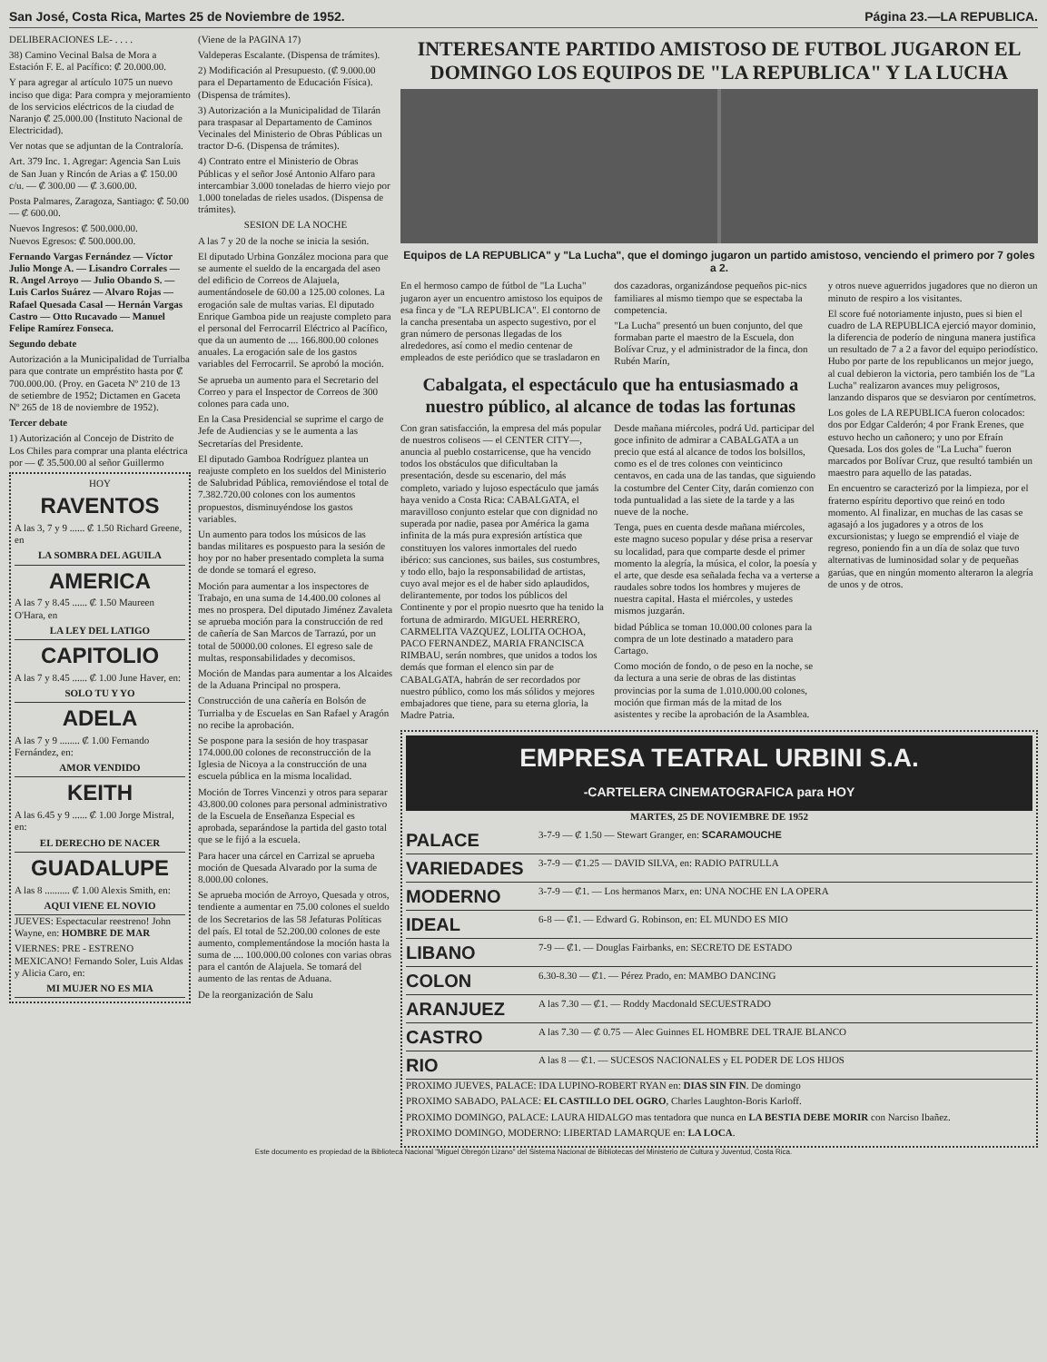San José, Costa Rica, Martes 25 de Noviembre de 1952. Página 23.—LA REPUBLICA.
DELIBERACIONES LE- . . . .
38) Camino Vecinal Balsa de Mora a Estación F. E. al Pacífico: ₡ 20.000.00.
Y para agregar al artículo 1075 un nuevo inciso que diga: Para compra y mejoramiento de los servicios eléctricos de la ciudad de Naranjo ₡ 25.000.00 (Instituto Nacional de Electricidad).
Ver notas que se adjuntan de la Contraloría.
Art. 379 Inc. 1. Agregar: Agencia San Luis de San Juan y Rincón de Arias a ₡ 150.00 c/u. — ₡ 300.00 — ₡ 3.600.00.
Posta Palmares, Zaragoza, Santiago: ₡ 50.00 — ₡ 600.00.
Nuevos Ingresos: ₡ 500.000.00.
Nuevos Egresos: ₡ 500.000.00.
Fernando Vargas Fernández — Víctor Julio Monge A. — Lisandro Corrales — R. Angel Arroyo — Julio Obando S. — Luis Carlos Suárez — Alvaro Rojas — Rafael Quesada Casal — Hernán Vargas Castro — Otto Rucavado — Manuel Felipe Ramírez Fonseca.
Segundo debate
Autorización a la Municipalidad de Turrialba para que contrate un empréstito hasta por ₡ 700.000.00. (Proy. en Gaceta Nº 210 de 13 de setiembre de 1952; Dictamen en Gaceta Nº 265 de 18 de noviembre de 1952).
Tercer debate
1) Autorización al Concejo de Distrito de Los Chiles para comprar una planta eléctrica por — ₡ 35.500.00 al señor Guillermo
HOY
RAVENTOS
A las 3, 7 y 9 ...... ₡ 1.50 Richard Greene, en
LA SOMBRA DEL AGUILA
AMERICA
A las 7 y 8.45 ...... ₡ 1.50 Maureen O'Hara, en
LA LEY DEL LATIGO
CAPITOLIO
A las 7 y 8.45 ...... ₡ 1.00 June Haver, en:
SOLO TU Y YO
ADELA
A las 7 y 9 ........ ₡ 1.00 Fernando Fernández, en:
AMOR VENDIDO
KEITH
A las 6.45 y 9 ...... ₡ 1.00 Jorge Mistral, en:
EL DERECHO DE NACER
GUADALUPE
A las 8 .......... ₡ 1.00 Alexis Smith, en:
AQUI VIENE EL NOVIO
JUEVES: Espectacular reestreno! John Wayne, en: HOMBRE DE MAR
VIERNES: PRE - ESTRENO MEXICANO! Fernando Soler, Luis Aldas y Alicia Caro, en:
MI MUJER NO ES MIA
(Viene de la PAGINA 17)
Valdeperas Escalante. (Dispensa de trámites).
2) Modificación al Presupuesto. (₡ 9.000.00 para el Departamento de Educación Física). (Dispensa de trámites).
3) Autorización a la Municipalidad de Tilarán para traspasar al Departamento de Caminos Vecinales del Ministerio de Obras Públicas un tractor D-6. (Dispensa de trámites).
4) Contrato entre el Ministerio de Obras Públicas y el señor José Antonio Alfaro para intercambiar 3.000 toneladas de hierro viejo por 1.000 toneladas de rieles usados. (Dispensa de trámites).
SESION DE LA NOCHE
A las 7 y 20 de la noche se inicia la sesión.
El diputado Urbina González mociona para que se aumente el sueldo de la encargada del aseo del edificio de Correos de Alajuela, aumentándosele de 60.00 a 125.00 colones. La erogación sale de multas varias. El diputado Enrique Gamboa pide un reajuste completo para el personal del Ferrocarril Eléctrico al Pacífico, que da un aumento de .... 166.800.00 colones anuales. La erogación sale de los gastos variables del Ferrocarril. Se aprobó la moción.
Se aprueba un aumento para el Secretario del Correo y para el Inspector de Correos de 300 colones para cada uno.
En la Casa Presidencial se suprime el cargo de Jefe de Audiencias y se le aumenta a las Secretarías del Presidente.
El diputado Gamboa Rodríguez plantea un reajuste completo en los sueldos del Ministerio de Salubridad Pública, removiéndose el total de 7.382.720.00 colones con los aumentos propuestos, disminuyéndose los gastos variables.
Un aumento para todos los músicos de las bandas militares es pospuesto para la sesión de hoy por no haber presentado completa la suma de donde se tomará el egreso.
Moción para aumentar a los inspectores de Trabajo, en una suma de 14.400.00 colones al mes no prospera. Del diputado Jiménez Zavaleta se aprueba moción para la construcción de red de cañería de San Marcos de Tarrazú, por un total de 50000.00 colones. El egreso sale de multas, responsabilidades y decomisos.
Moción de Mandas para aumentar a los Alcaides de la Aduana Principal no prospera.
Construcción de una cañería en Bolsón de Turrialba y de Escuelas en San Rafael y Aragón no recibe la aprobación.
Se pospone para la sesión de hoy traspasar 174.000.00 colones de reconstrucción de la Iglesia de Nicoya a la construcción de una escuela pública en la misma localidad.
Moción de Torres Vincenzi y otros para separar 43.800.00 colones para personal administrativo de la Escuela de Enseñanza Especial es aprobada, separándose la partida del gasto total que se le fijó a la escuela.
Para hacer una cárcel en Carrizal se aprueba moción de Quesada Alvarado por la suma de 8.000.00 colones.
Se aprueba moción de Arroyo, Quesada y otros, tendiente a aumentar en 75.00 colones el sueldo de los Secretarios de las 58 Jefaturas Políticas del país. El total de 52.200.00 colones de este aumento, complementándose la moción hasta la suma de .... 100.000.00 colones con varias obras para el cantón de Alajuela. Se tomará del aumento de las rentas de Aduana.
De la reorganización de Salu
INTERESANTE PARTIDO AMISTOSO DE FUTBOL JUGARON EL DOMINGO LOS EQUIPOS DE "LA REPUBLICA" Y LA LUCHA
Equipos de LA REPUBLICA" y "La Lucha", que el domingo jugaron un partido amistoso, venciendo el primero por 7 goles a 2.
En el hermoso campo de fútbol de "La Lucha" jugaron ayer un encuentro amistoso los equipos de esa finca y de "LA REPUBLICA". El contorno de la cancha presentaba un aspecto sugestivo, por el gran número de personas llegadas de los alrededores, así como el medio centenar de empleados de este periódico que se trasladaron en dos cazadoras, organizándose pequeños pic-nics familiares al mismo tiempo que se espectaba la competencia.
"La Lucha" presentó un buen conjunto, del que formaban parte el maestro de la Escuela, don Bolívar Cruz, y el administrador de la finca, don Rubén Marín,
Cabalgata, el espectáculo que ha entusiasmado a nuestro público, al alcance de todas las fortunas
Con gran satisfacción, la empresa del más popular de nuestros coliseos — el CENTER CITY—, anuncia al pueblo costarricense, que ha vencido todos los obstáculos que dificultaban la presentación, desde su escenario, del más completo, variado y lujoso espectáculo que jamás haya venido a Costa Rica: CABALGATA, el maravilloso conjunto estelar que con dignidad no superada por nadie, pasea por América la gama infinita de la más pura expresión artística que constituyen los valores inmortales del ruedo ibérico: sus canciones, sus bailes, sus costumbres, y todo ello, bajo la responsabilidad de artistas, cuyo aval mejor es el de haber sido aplaudidos, delirantemente, por todos los públicos del Continente y por el propio nuesrto que ha tenido la fortuna de admirardo. MIGUEL HERRERO, CARMELITA VAZQUEZ, LOLITA OCHOA, PACO FERNANDEZ, MARIA FRANCISCA RIMBAU, serán nombres, que unidos a todos los demás que forman el elenco sin par de CABALGATA, habrán de ser recordados por nuestro público, como los más sólidos y mejores embajadores que tiene, para su eterna gloria, la Madre Patria.
Desde mañana miércoles, podrá Ud. participar del goce infinito de admirar a CABALGATA a un precio que está al alcance de todos los bolsillos, como es el de tres colones con veinticinco centavos, en cada una de las tandas, que siguiendo la costumbre del Center City, darán comienzo con toda puntualidad a las siete de la tarde y a las nueve de la noche.
Tenga, pues en cuenta desde mañana miércoles, este magno suceso popular y dése prisa a reservar su localidad, para que comparte desde el primer momento la alegría, la música, el color, la poesía y el arte, que desde esa señalada fecha va a verterse a raudales sobre todos los hombres y mujeres de nuestra capital. Hasta el miércoles, y ustedes mismos juzgarán.
bidad Pública se toman 10.000.00 colones para la compra de un lote destinado a matadero para Cartago.
Como moción de fondo, o de peso en la noche, se da lectura a una serie de obras de las distintas provincias por la suma de 1.010.000.00 colones, moción que firman más de la mitad de los asistentes y recibe la aprobación de la Asamblea.
y otros nueve aguerridos jugadores que no dieron un minuto de respiro a los visitantes.
El score fué notoriamente injusto, pues si bien el cuadro de LA REPUBLICA ejerció mayor dominio, la diferencia de poderío de ninguna manera justifica un resultado de 7 a 2 a favor del equipo periodístico. Hubo por parte de los republicanos un mejor juego, al cual debieron la victoria, pero también los de "La Lucha" realizaron avances muy peligrosos, lanzando disparos que se desviaron por centímetros.
Los goles de LA REPUBLICA fueron colocados: dos por Edgar Calderón; 4 por Frank Erenes, que estuvo hecho un cañonero; y uno por Efraín Quesada. Los dos goles de "La Lucha" fueron marcados por Bolívar Cruz, que resultó también un maestro para aquello de las patadas.
En encuentro se caracterizó por la limpieza, por el fraterno espíritu deportivo que reinó en todo momento. Al finalizar, en muchas de las casas se agasajó a los jugadores y a otros de los excursionistas; y luego se emprendió el viaje de regreso, poniendo fin a un día de solaz que tuvo alternativas de luminosidad solar y de pequeñas garúas, que en ningún momento alteraron la alegría de unos y de otros.
EMPRESA TEATRAL URBINI S.A.
-CARTELERA CINEMATOGRAFICA para HOY
MARTES, 25 DE NOVIEMBRE DE 1952
PALACE 3-7-9 — ₡ 1.50 — Stewart Granger, en: SCARAMOUCHE
VARIEDADES 3-7-9 — ₡1.25 — DAVID SILVA, en: RADIO PATRULLA
MODERNO 3-7-9 — ₡1. — Los hermanos Marx, en: UNA NOCHE EN LA OPERA
IDEAL 6-8 — ₡1. — Edward G. Robinson, en: EL MUNDO ES MIO
LIBANO 7-9 — ₡1. — Douglas Fairbanks, en: SECRETO DE ESTADO
COLON 6.30-8.30 — ₡1. — Pérez Prado, en: MAMBO DANCING
ARANJUEZ A las 7.30 — ₡1. — Roddy Macdonald SECUESTRADO
CASTRO A las 7.30 — ₡ 0.75 — Alec Guinnes EL HOMBRE DEL TRAJE BLANCO
RIO A las 8 — ₡1. — SUCESOS NACIONALES y EL PODER DE LOS HIJOS
PROXIMO JUEVES, PALACE: IDA LUPINO-ROBERT RYAN en: DIAS SIN FIN. De domingo
PROXIMO SABADO, PALACE: EL CASTILLO DEL OGRO, Charles Laughton-Boris Karloff.
PROXIMO DOMINGO, PALACE: LAURA HIDALGO mas tentadora que nunca en LA BESTIA DEBE MORIR con Narciso Ibañez.
PROXIMO DOMINGO, MODERNO: LIBERTAD LAMARQUE en: LA LOCA.
Este documento es propiedad de la Biblioteca Nacional "Miguel Obregón Lizano" del Sistema Nacional de Bibliotecas del Ministerio de Cultura y Juventud, Costa Rica.